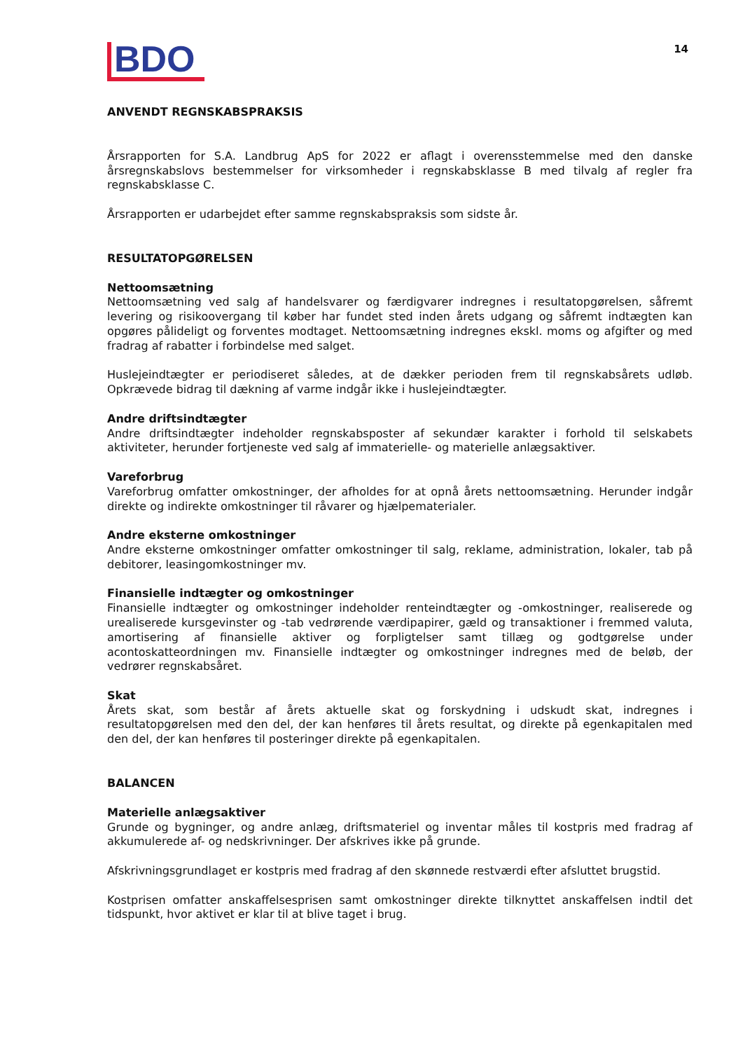BDO
14
ANVENDT REGNSKABSPRAKSIS
Årsrapporten for S.A. Landbrug ApS for 2022 er aflagt i overensstemmelse med den danske årsregnskabslovs bestemmelser for virksomheder i regnskabsklasse B med tilvalg af regler fra regnskabsklasse C.
Årsrapporten er udarbejdet efter samme regnskabspraksis som sidste år.
RESULTATOPGØRELSEN
Nettoomsætning
Nettoomsætning ved salg af handelsvarer og færdigvarer indregnes i resultatopgørelsen, såfremt levering og risikoovergang til køber har fundet sted inden årets udgang og såfremt indtægten kan opgøres pålideligt og forventes modtaget. Nettoomsætning indregnes ekskl. moms og afgifter og med fradrag af rabatter i forbindelse med salget.
Huslejeindtægter er periodiseret således, at de dækker perioden frem til regnskabsårets udløb. Opkrævede bidrag til dækning af varme indgår ikke i huslejeindtægter.
Andre driftsindtægter
Andre driftsindtægter indeholder regnskabsposter af sekundær karakter i forhold til selskabets aktiviteter, herunder fortjeneste ved salg af immaterielle- og materielle anlægsaktiver.
Vareforbrug
Vareforbrug omfatter omkostninger, der afholdes for at opnå årets nettoomsætning. Herunder indgår direkte og indirekte omkostninger til råvarer og hjælpematerialer.
Andre eksterne omkostninger
Andre eksterne omkostninger omfatter omkostninger til salg, reklame, administration, lokaler, tab på debitorer, leasingomkostninger mv.
Finansielle indtægter og omkostninger
Finansielle indtægter og omkostninger indeholder renteindtægter og -omkostninger, realiserede og urealiserede kursgevinster og -tab vedrørende værdipapirer, gæld og transaktioner i fremmed valuta, amortisering af finansielle aktiver og forpligtelser samt tillæg og godtgørelse under acontoskatteordningen mv. Finansielle indtægter og omkostninger indregnes med de beløb, der vedrører regnskabsåret.
Skat
Årets skat, som består af årets aktuelle skat og forskydning i udskudt skat, indregnes i resultatopgørelsen med den del, der kan henføres til årets resultat, og direkte på egenkapitalen med den del, der kan henføres til posteringer direkte på egenkapitalen.
BALANCEN
Materielle anlægsaktiver
Grunde og bygninger, og andre anlæg, driftsmateriel og inventar måles til kostpris med fradrag af akkumulerede af- og nedskrivninger. Der afskrives ikke på grunde.
Afskrivningsgrundlaget er kostpris med fradrag af den skønnede restværdi efter afsluttet brugstid.
Kostprisen omfatter anskaffelsesprisen samt omkostninger direkte tilknyttet anskaffelsen indtil det tidspunkt, hvor aktivet er klar til at blive taget i brug.